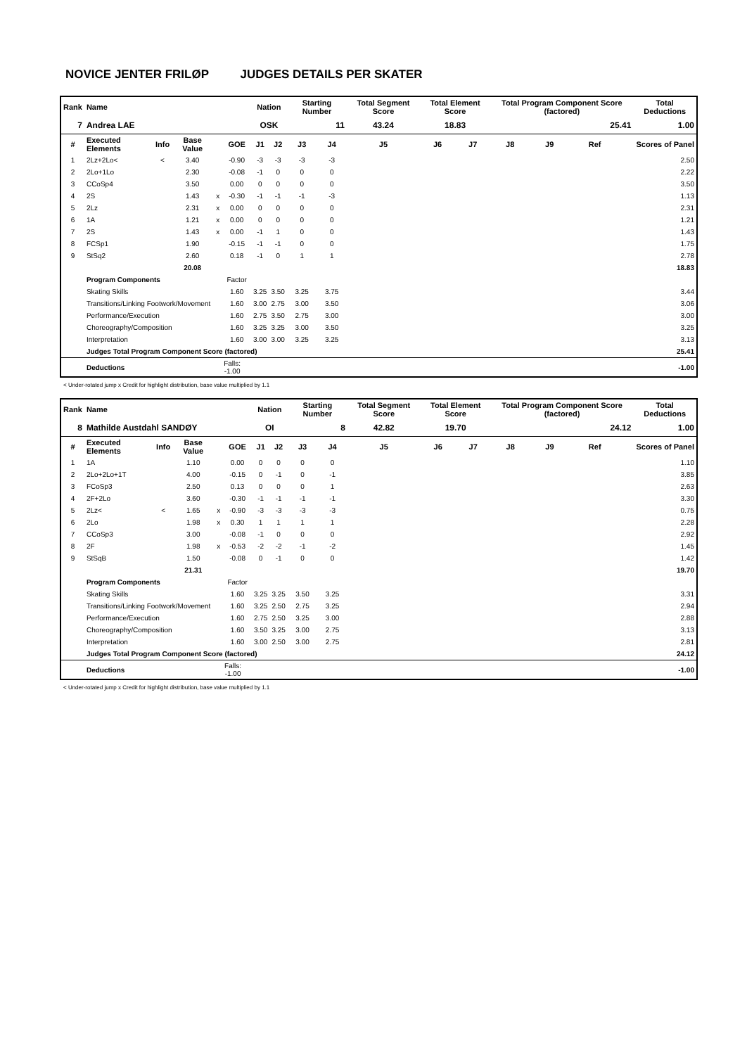NOVICE JENTER FRILØP JUDGES DETAILS PER SKATER
| Rank | Name | | | | | Nation | | Starting Number | | Total Segment Score | Total Element Score | | Total Program Component Score (factored) | | | | Total Deductions |
| --- | --- | --- | --- | --- | --- | --- | --- | --- | --- | --- | --- | --- | --- | --- | --- | --- | --- |
| 7 | Andrea LAE | | | | | OSK | | 11 | | 43.24 | 18.83 | | 25.41 | | | | 1.00 |
| # | Executed Elements | Info | Base Value | | GOE | J1 | J2 | J3 | J4 | J5 | J6 | J7 | J8 | J9 | Ref | | Scores of Panel |
| 1 | 2Lz+2Lo< | < | 3.40 | | -0.90 | -3 | -3 | -3 | -3 | | | | | | | | 2.50 |
| 2 | 2Lo+1Lo | | 2.30 | | -0.08 | -1 | 0 | 0 | 0 | | | | | | | | 2.22 |
| 3 | CCoSp4 | | 3.50 | | 0.00 | 0 | 0 | 0 | 0 | | | | | | | | 3.50 |
| 4 | 2S | | 1.43 | x | -0.30 | -1 | -1 | -1 | -3 | | | | | | | | 1.13 |
| 5 | 2Lz | | 2.31 | x | 0.00 | 0 | 0 | 0 | 0 | | | | | | | | 2.31 |
| 6 | 1A | | 1.21 | x | 0.00 | 0 | 0 | 0 | 0 | | | | | | | | 1.21 |
| 7 | 2S | | 1.43 | x | 0.00 | -1 | 1 | 0 | 0 | | | | | | | | 1.43 |
| 8 | FCSp1 | | 1.90 | | -0.15 | -1 | -1 | 0 | 0 | | | | | | | | 1.75 |
| 9 | StSq2 | | 2.60 | | 0.18 | -1 | 0 | 1 | 1 | | | | | | | | 2.78 |
| | | | 20.08 | | | | | | | | | | | | | | 18.83 |
| | Program Components | | | | Factor | | | | | | | | | | | | |
| | Skating Skills | | | | 1.60 | 3.25 | 3.50 | 3.25 | 3.75 | | | | | | | | 3.44 |
| | Transitions/Linking Footwork/Movement | | | | 1.60 | 3.00 | 2.75 | 3.00 | 3.50 | | | | | | | | 3.06 |
| | Performance/Execution | | | | 1.60 | 2.75 | 3.50 | 2.75 | 3.00 | | | | | | | | 3.00 |
| | Choreography/Composition | | | | 1.60 | 3.25 | 3.25 | 3.00 | 3.50 | | | | | | | | 3.25 |
| | Interpretation | | | | 1.60 | 3.00 | 3.00 | 3.25 | 3.25 | | | | | | | | 3.13 |
| | Judges Total Program Component Score (factored) | | | | | | | | | | | | | | | | 25.41 |
| | Deductions | | | Falls: -1.00 | | | | | | | | | | | | | -1.00 |
< Under-rotated jump x Credit for highlight distribution, base value multiplied by 1.1
| Rank | Name | | | | | Nation | | Starting Number | | Total Segment Score | Total Element Score | | Total Program Component Score (factored) | | | | Total Deductions |
| --- | --- | --- | --- | --- | --- | --- | --- | --- | --- | --- | --- | --- | --- | --- | --- | --- | --- |
| 8 | Mathilde Austdahl SANDØY | | | | | OI | | 8 | | 42.82 | 19.70 | | 24.12 | | | | 1.00 |
| # | Executed Elements | Info | Base Value | | GOE | J1 | J2 | J3 | J4 | J5 | J6 | J7 | J8 | J9 | Ref | | Scores of Panel |
| 1 | 1A | | 1.10 | | 0.00 | 0 | 0 | 0 | 0 | | | | | | | | 1.10 |
| 2 | 2Lo+2Lo+1T | | 4.00 | | -0.15 | 0 | -1 | 0 | -1 | | | | | | | | 3.85 |
| 3 | FCoSp3 | | 2.50 | | 0.13 | 0 | 0 | 0 | 1 | | | | | | | | 2.63 |
| 4 | 2F+2Lo | | 3.60 | | -0.30 | -1 | -1 | -1 | -1 | | | | | | | | 3.30 |
| 5 | 2Lz< | < | 1.65 | x | -0.90 | -3 | -3 | -3 | -3 | | | | | | | | 0.75 |
| 6 | 2Lo | | 1.98 | x | 0.30 | 1 | 1 | 1 | 1 | | | | | | | | 2.28 |
| 7 | CCoSp3 | | 3.00 | | -0.08 | -1 | 0 | 0 | 0 | | | | | | | | 2.92 |
| 8 | 2F | | 1.98 | x | -0.53 | -2 | -2 | -1 | -2 | | | | | | | | 1.45 |
| 9 | StSqB | | 1.50 | | -0.08 | 0 | -1 | 0 | 0 | | | | | | | | 1.42 |
| | | | 21.31 | | | | | | | | | | | | | | 19.70 |
| | Program Components | | | | Factor | | | | | | | | | | | | |
| | Skating Skills | | | | 1.60 | 3.25 | 3.25 | 3.50 | 3.25 | | | | | | | | 3.31 |
| | Transitions/Linking Footwork/Movement | | | | 1.60 | 3.25 | 2.50 | 2.75 | 3.25 | | | | | | | | 2.94 |
| | Performance/Execution | | | | 1.60 | 2.75 | 2.50 | 3.25 | 3.00 | | | | | | | | 2.88 |
| | Choreography/Composition | | | | 1.60 | 3.50 | 3.25 | 3.00 | 2.75 | | | | | | | | 3.13 |
| | Interpretation | | | | 1.60 | 3.00 | 2.50 | 3.00 | 2.75 | | | | | | | | 2.81 |
| | Judges Total Program Component Score (factored) | | | | | | | | | | | | | | | | 24.12 |
| | Deductions | | | Falls: -1.00 | | | | | | | | | | | | | -1.00 |
< Under-rotated jump x Credit for highlight distribution, base value multiplied by 1.1